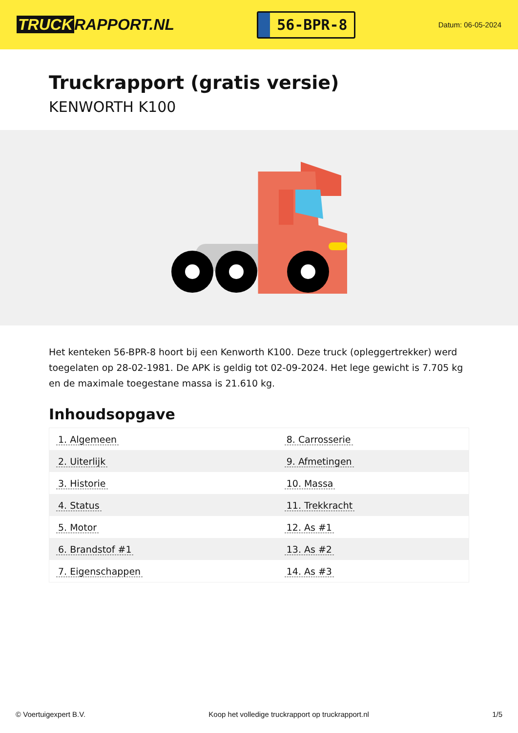TRUCK RAPPORT.NL
56-BPR-8
Datum: 06-05-2024
Truckrapport (gratis versie)
KENWORTH K100
Het kenteken 56-BPR-8 hoort bij een Kenworth K100. Deze truck (opleggertrekker) werd toegelaten op 28-02-1981. De APK is geldig tot 02-09-2024. Het lege gewicht is 7.705 kg en de maximale toegestane massa is 21.610 kg.
Inhoudsopgave
| 1. Algemeen | 8. Carrosserie |
| 2. Uiterlijk | 9. Afmetingen |
| 3. Historie | 10. Massa |
| 4. Status | 11. Trekkracht |
| 5. Motor | 12. As #1 |
| 6. Brandstof #1 | 13. As #2 |
| 7. Eigenschappen | 14. As #3 |
© Voertuigexpert B.V. Koop het volledige truckrapport op truckrapport.nl
1/5